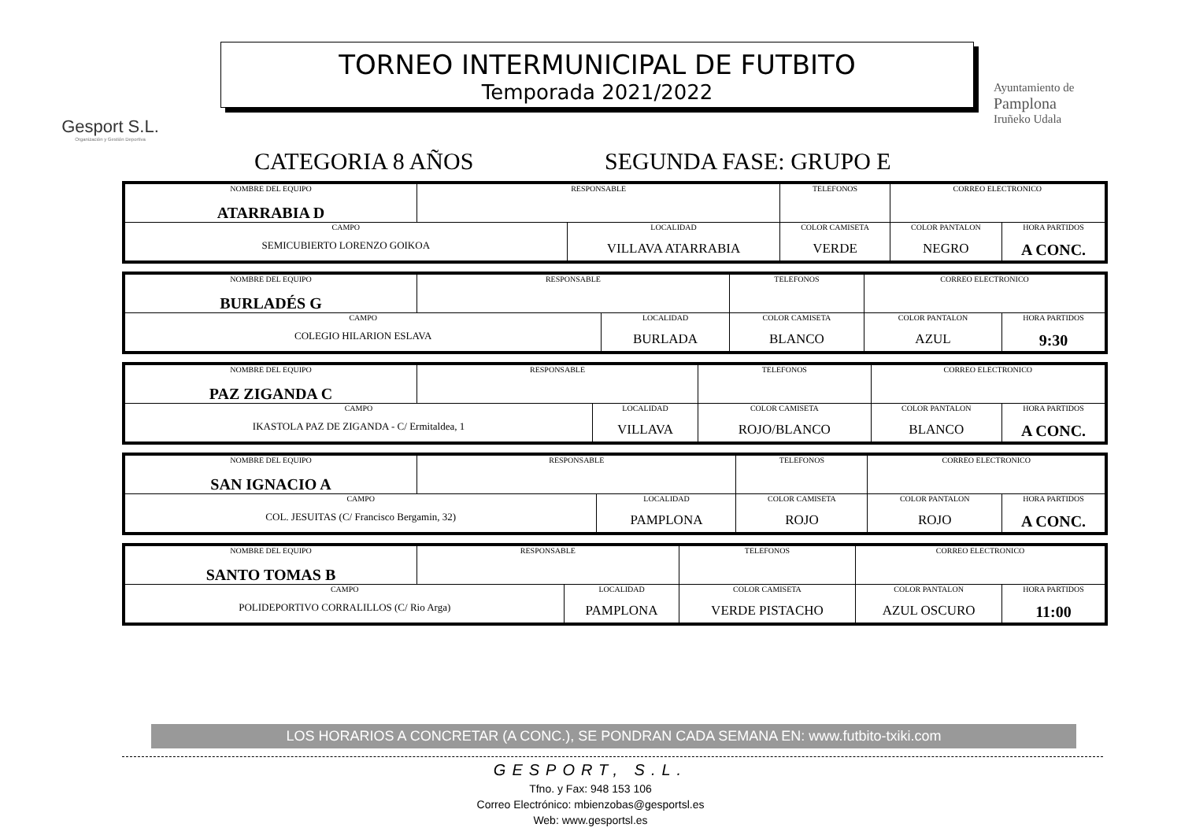Gesport S.L.
Organización y Gestión Deportiva
TORNEO INTERMUNICIPAL DE FUTBITO
Temporada 2021/2022
Ayuntamiento de
Pamplona
Iruñeko Udala
CATEGORIA 8 AÑOS SEGUNDA FASE: GRUPO E
| NOMBRE DEL EQUIPO ATARRABIA D | RESPONSABLE | | TELEFONOS | CORREO ELECTRONICO | |
| CAMPO SEMICUBIERTO LORENZO GOIKOA | | LOCALIDAD VILLAVA ATARRABIA | COLOR CAMISETA VERDE | COLOR PANTALON NEGRO | HORA PARTIDOS A CONC. |
| NOMBRE DEL EQUIPO BURLADÉS G | RESPONSABLE | | TELEFONOS | CORREO ELECTRONICO | |
| CAMPO COLEGIO HILARION ESLAVA | | LOCALIDAD BURLADA | COLOR CAMISETA BLANCO | COLOR PANTALON AZUL | HORA PARTIDOS 9:30 |
| NOMBRE DEL EQUIPO PAZ ZIGANDA C | RESPONSABLE | | TELEFONOS | CORREO ELECTRONICO | |
| CAMPO IKASTOLA PAZ DE ZIGANDA - C/ Ermitaldea, 1 | | LOCALIDAD VILLAVA | COLOR CAMISETA ROJO/BLANCO | COLOR PANTALON BLANCO | HORA PARTIDOS A CONC. |
| NOMBRE DEL EQUIPO SAN IGNACIO A | RESPONSABLE | | TELEFONOS | CORREO ELECTRONICO | |
| CAMPO COL. JESUITAS (C/ Francisco Bergamin, 32) | | LOCALIDAD PAMPLONA | COLOR CAMISETA ROJO | COLOR PANTALON ROJO | HORA PARTIDOS A CONC. |
| NOMBRE DEL EQUIPO SANTO TOMAS B | RESPONSABLE | | TELEFONOS | CORREO ELECTRONICO | |
| CAMPO POLIDEPORTIVO CORRALILLOS (C/ Rio Arga) | | LOCALIDAD PAMPLONA | COLOR CAMISETA VERDE PISTACHO | COLOR PANTALON AZUL OSCURO | HORA PARTIDOS 11:00 |
LOS HORARIOS A CONCRETAR (A CONC.), SE PONDRAN CADA SEMANA EN: www.futbito-txiki.com
GESPORT, S.L.
Tfno. y Fax: 948 153 106
Correo Electrónico: mbienzobas@gesportsl.es
Web: www.gesportsl.es